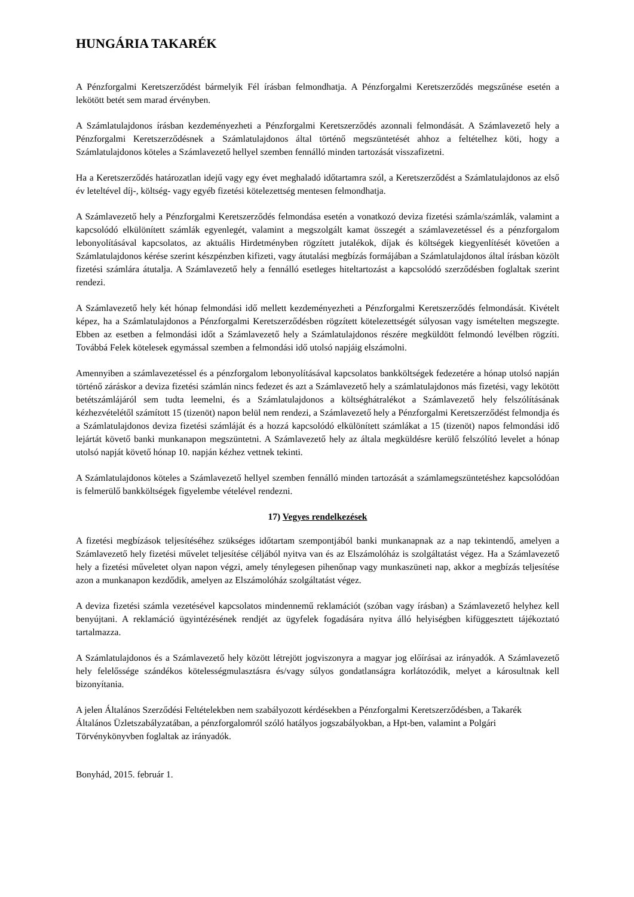HUNGÁRIA TAKARÉK
A Pénzforgalmi Keretszerződést bármelyik Fél írásban felmondhatja. A Pénzforgalmi Keretszerződés megszűnése esetén a lekötött betét sem marad érvényben.
A Számlatulajdonos írásban kezdeményezheti a Pénzforgalmi Keretszerződés azonnali felmondását. A Számlavezető hely a Pénzforgalmi Keretszerződésnek a Számlatulajdonos által történő megszüntetését ahhoz a feltételhez köti, hogy a Számlatulajdonos köteles a Számlavezető hellyel szemben fennálló minden tartozását visszafizetni.
Ha a Keretszerződés határozatlan idejű vagy egy évet meghaladó időtartamra szól, a Keretszerződést a Számlatulajdonos az első év leteltével díj-, költség- vagy egyéb fizetési kötelezettség mentesen felmondhatja.
A Számlavezető hely a Pénzforgalmi Keretszerződés felmondása esetén a vonatkozó deviza fizetési számla/számlák, valamint a kapcsolódó elkülönített számlák egyenlegét, valamint a megszolgált kamat összegét a számlavezetéssel és a pénzforgalom lebonyolításával kapcsolatos, az aktuális Hirdetményben rögzített jutalékok, díjak és költségek kiegyenlítését követően a Számlatulajdonos kérése szerint készpénzben kifizeti, vagy átutalási megbízás formájában a Számlatulajdonos által írásban közölt fizetési számlára átutalja. A Számlavezető hely a fennálló esetleges hiteltartozást a kapcsolódó szerződésben foglaltak szerint rendezi.
A Számlavezető hely két hónap felmondási idő mellett kezdeményezheti a Pénzforgalmi Keretszerződés felmondását. Kivételt képez, ha a Számlatulajdonos a Pénzforgalmi Keretszerződésben rögzített kötelezettségét súlyosan vagy ismételten megszegte. Ebben az esetben a felmondási időt a Számlavezető hely a Számlatulajdonos részére megküldött felmondó levélben rögzíti. Továbbá Felek kötelesek egymással szemben a felmondási idő utolsó napjáig elszámolni.
Amennyiben a számlavezetéssel és a pénzforgalom lebonyolításával kapcsolatos bankköltségek fedezetére a hónap utolsó napján történő záráskor a deviza fizetési számlán nincs fedezet és azt a Számlavezető hely a számlatulajdonos más fizetési, vagy lekötött betétszámlájáról sem tudta leemelni, és a Számlatulajdonos a költséghátralékot a Számlavezető hely felszólításának kézhezvételétől számított 15 (tizenöt) napon belül nem rendezi, a Számlavezető hely a Pénzforgalmi Keretszerződést felmondja és a Számlatulajdonos deviza fizetési számláját és a hozzá kapcsolódó elkülönített számlákat a 15 (tizenöt) napos felmondási idő lejártát követő banki munkanapon megszüntetni. A Számlavezető hely az általa megküldésre kerülő felszólító levelet a hónap utolsó napját követő hónap 10. napján kézhez vettnek tekinti.
A Számlatulajdonos köteles a Számlavezető hellyel szemben fennálló minden tartozását a számlamegszüntetéshez kapcsolódóan is felmerülő bankköltségek figyelembe vételével rendezni.
17) Vegyes rendelkezések
A fizetési megbízások teljesítéséhez szükséges időtartam szempontjából banki munkanapnak az a nap tekintendő, amelyen a Számlavezető hely fizetési művelet teljesítése céljából nyitva van és az Elszámolóház is szolgáltatást végez. Ha a Számlavezető hely a fizetési műveletet olyan napon végzi, amely ténylegesen pihenőnap vagy munkaszüneti nap, akkor a megbízás teljesítése azon a munkanapon kezdődik, amelyen az Elszámolóház szolgáltatást végez.
A deviza fizetési számla vezetésével kapcsolatos mindennemű reklamációt (szóban vagy írásban) a Számlavezető helyhez kell benyújtani. A reklamáció ügyintézésének rendjét az ügyfelek fogadására nyitva álló helyiségben kifüggesztett tájékoztató tartalmazza.
A Számlatulajdonos és a Számlavezető hely között létrejött jogviszonyra a magyar jog előírásai az irányadók. A Számlavezető hely felelőssége szándékos kötelességmulasztásra és/vagy súlyos gondatlanságra korlátozódik, melyet a károsultnak kell bizonyítania.
A jelen Általános Szerződési Feltételekben nem szabályozott kérdésekben a Pénzforgalmi Keretszerződésben, a Takarék Általános Üzletszabályzatában, a pénzforgalomról szóló hatályos jogszabályokban, a Hpt-ben, valamint a Polgári Törvénykönyvben foglaltak az irányadók.
Bonyhád, 2015. február 1.